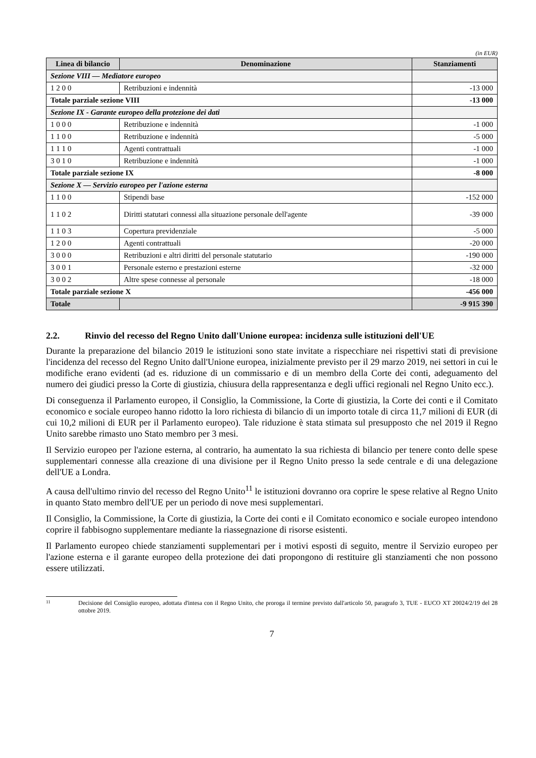(in EUR)
| Linea di bilancio | Denominazione | Stanziamenti |
| --- | --- | --- |
| Sezione VIII — Mediatore europeo | | |
| 1 2 0 0 | Retribuzioni e indennità | -13 000 |
| Totale parziale sezione VIII | | -13 000 |
| Sezione IX - Garante europeo della protezione dei dati | | |
| 1 0 0 0 | Retribuzione e indennità | -1 000 |
| 1 1 0 0 | Retribuzione e indennità | -5 000 |
| 1 1 1 0 | Agenti contrattuali | -1 000 |
| 3 0 1 0 | Retribuzione e indennità | -1 000 |
| Totale parziale sezione IX | | -8 000 |
| Sezione X — Servizio europeo per l'azione esterna | | |
| 1 1 0 0 | Stipendi base | -152 000 |
| 1 1 0 2 | Diritti statutari connessi alla situazione personale dell'agente | -39 000 |
| 1 1 0 3 | Copertura previdenziale | -5 000 |
| 1 2 0 0 | Agenti contrattuali | -20 000 |
| 3 0 0 0 | Retribuzioni e altri diritti del personale statutario | -190 000 |
| 3 0 0 1 | Personale esterno e prestazioni esterne | -32 000 |
| 3 0 0 2 | Altre spese connesse al personale | -18 000 |
| Totale parziale sezione X | | -456 000 |
| Totale | | -9 915 390 |
2.2. Rinvio del recesso del Regno Unito dall'Unione europea: incidenza sulle istituzioni dell'UE
Durante la preparazione del bilancio 2019 le istituzioni sono state invitate a rispecchiare nei rispettivi stati di previsione l'incidenza del recesso del Regno Unito dall'Unione europea, inizialmente previsto per il 29 marzo 2019, nei settori in cui le modifiche erano evidenti (ad es. riduzione di un commissario e di un membro della Corte dei conti, adeguamento del numero dei giudici presso la Corte di giustizia, chiusura della rappresentanza e degli uffici regionali nel Regno Unito ecc.).
Di conseguenza il Parlamento europeo, il Consiglio, la Commissione, la Corte di giustizia, la Corte dei conti e il Comitato economico e sociale europeo hanno ridotto la loro richiesta di bilancio di un importo totale di circa 11,7 milioni di EUR (di cui 10,2 milioni di EUR per il Parlamento europeo). Tale riduzione è stata stimata sul presupposto che nel 2019 il Regno Unito sarebbe rimasto uno Stato membro per 3 mesi.
Il Servizio europeo per l'azione esterna, al contrario, ha aumentato la sua richiesta di bilancio per tenere conto delle spese supplementari connesse alla creazione di una divisione per il Regno Unito presso la sede centrale e di una delegazione dell'UE a Londra.
A causa dell'ultimo rinvio del recesso del Regno Unito<sup>11</sup> le istituzioni dovranno ora coprire le spese relative al Regno Unito in quanto Stato membro dell'UE per un periodo di nove mesi supplementari.
Il Consiglio, la Commissione, la Corte di giustizia, la Corte dei conti e il Comitato economico e sociale europeo intendono coprire il fabbisogno supplementare mediante la riassegnazione di risorse esistenti.
Il Parlamento europeo chiede stanziamenti supplementari per i motivi esposti di seguito, mentre il Servizio europeo per l'azione esterna e il garante europeo della protezione dei dati propongono di restituire gli stanziamenti che non possono essere utilizzati.
11 Decisione del Consiglio europeo, adottata d'intesa con il Regno Unito, che proroga il termine previsto dall'articolo 50, paragrafo 3, TUE - EUCO XT 20024/2/19 del 28 ottobre 2019.
7